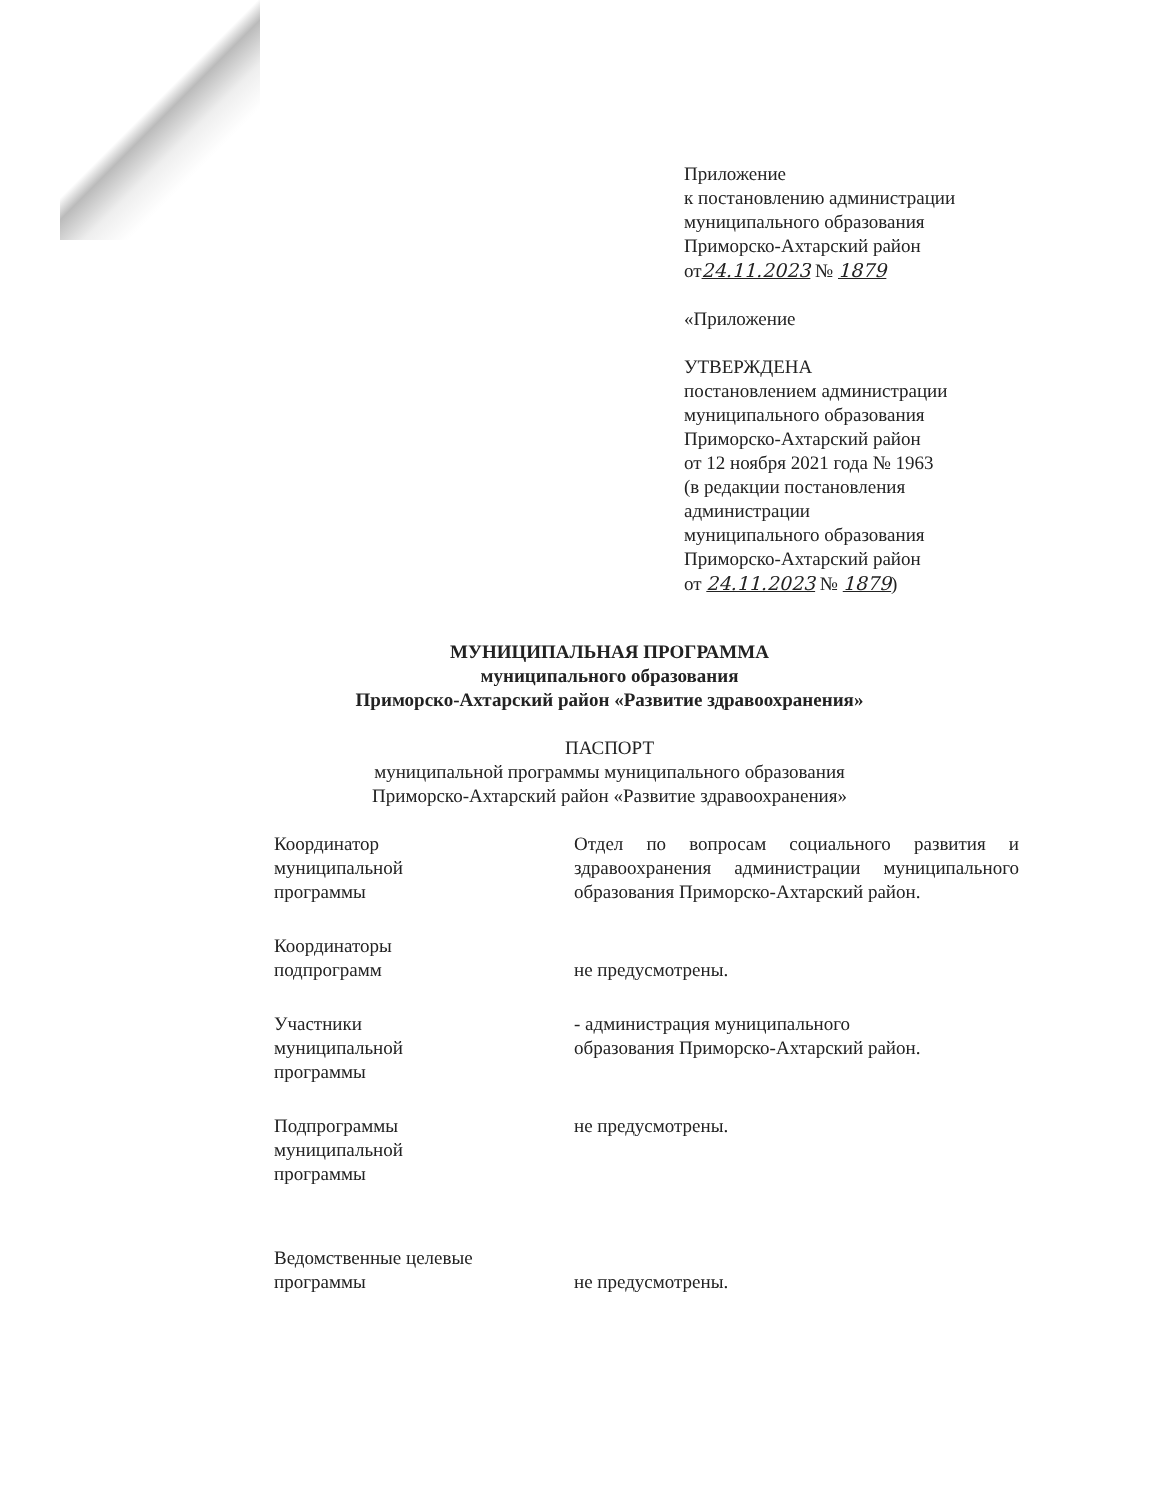Приложение
к постановлению администрации
муниципального образования
Приморско-Ахтарский район
от24.11.2023 № 1879
«Приложение
УТВЕРЖДЕНА
постановлением администрации
муниципального образования
Приморско-Ахтарский район
от 12 ноября 2021 года № 1963
(в редакции постановления
администрации
муниципального образования
Приморско-Ахтарский район
от 24.11.2023 № 1879)
МУНИЦИПАЛЬНАЯ ПРОГРАММА
муниципального образования
Приморско-Ахтарский район «Развитие здравоохранения»
ПАСПОРТ
муниципальной программы муниципального образования
Приморско-Ахтарский район «Развитие здравоохранения»
Координатор
муниципальной
программы
Отдел по вопросам социального развития и здравоохранения администрации муниципального образования Приморско-Ахтарский район.
Координаторы
подпрограмм
не предусмотрены.
Участники
муниципальной
программы
- администрация муниципального
образования Приморско-Ахтарский район.
Подпрограммы
муниципальной
программы
не предусмотрены.
Ведомственные целевые
программы
не предусмотрены.